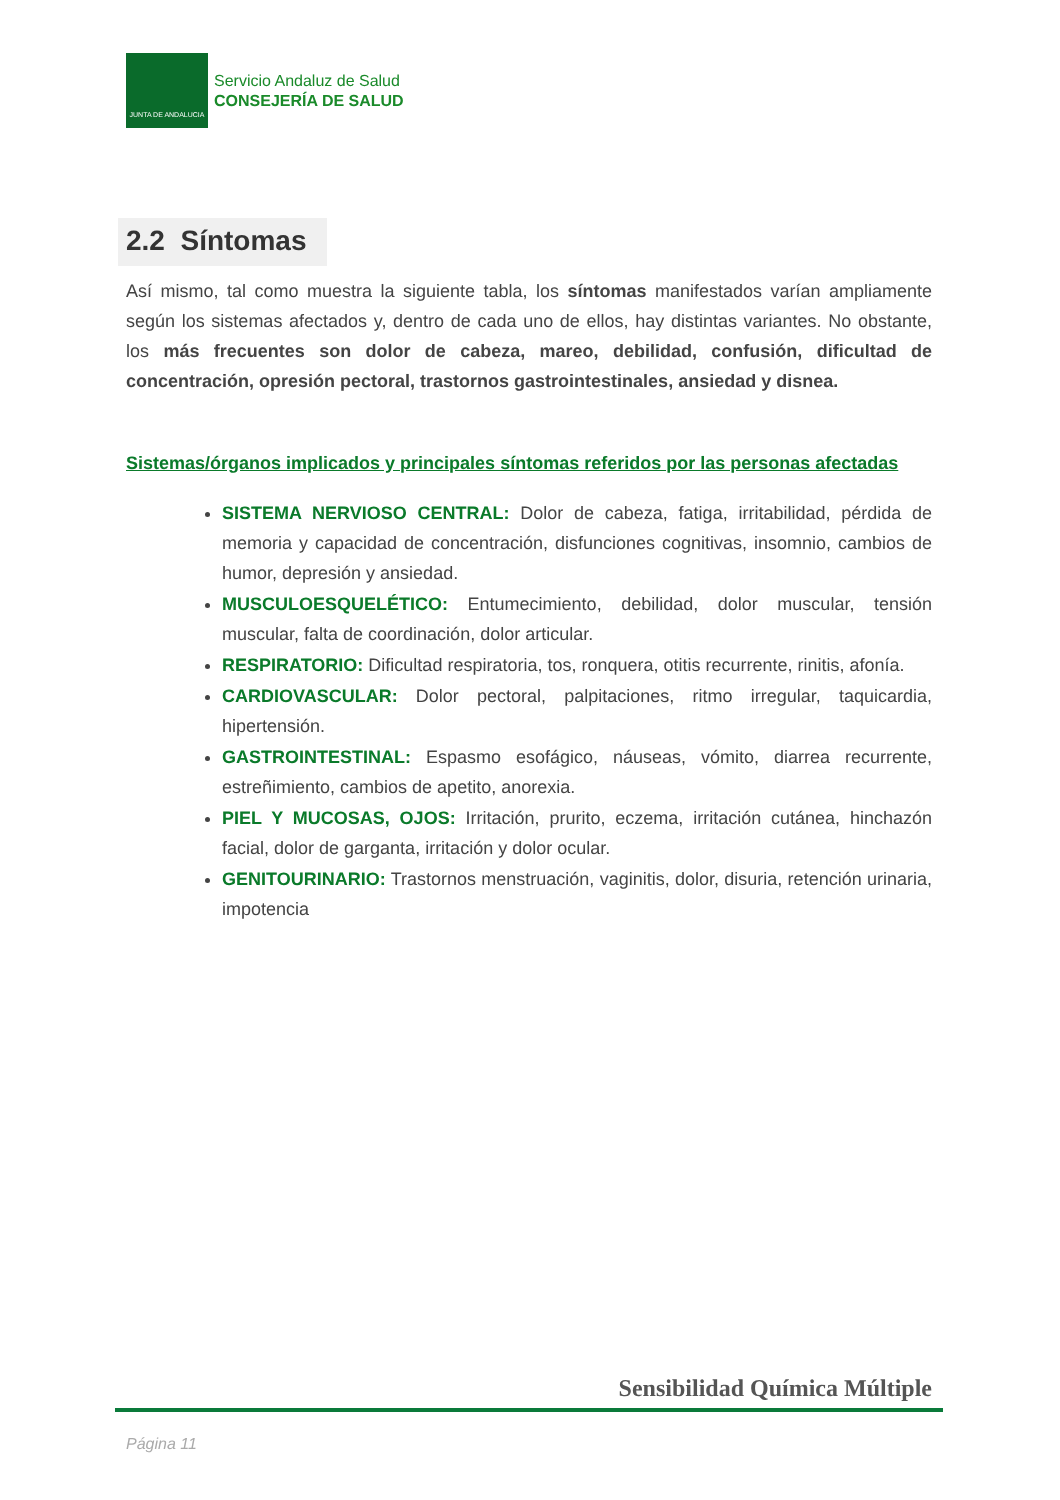JUNTA DE ANDALUCIA
Servicio Andaluz de Salud
CONSEJERÍA DE SALUD
2.2 Síntomas
Así mismo, tal como muestra la siguiente tabla, los síntomas manifestados varían ampliamente según los sistemas afectados y, dentro de cada uno de ellos, hay distintas variantes. No obstante, los más frecuentes son dolor de cabeza, mareo, debilidad, confusión, dificultad de concentración, opresión pectoral, trastornos gastrointestinales, ansiedad y disnea.
Sistemas/órganos implicados y principales síntomas referidos por las personas afectadas
SISTEMA NERVIOSO CENTRAL: Dolor de cabeza, fatiga, irritabilidad, pérdida de memoria y capacidad de concentración, disfunciones cognitivas, insomnio, cambios de humor, depresión y ansiedad.
MUSCULOESQUELÉTICO: Entumecimiento, debilidad, dolor muscular, tensión muscular, falta de coordinación, dolor articular.
RESPIRATORIO: Dificultad respiratoria, tos, ronquera, otitis recurrente, rinitis, afonía.
CARDIOVASCULAR: Dolor pectoral, palpitaciones, ritmo irregular, taquicardia, hipertensión.
GASTROINTESTINAL: Espasmo esofágico, náuseas, vómito, diarrea recurrente, estreñimiento, cambios de apetito, anorexia.
PIEL Y MUCOSAS, OJOS: Irritación, prurito, eczema, irritación cutánea, hinchazón facial, dolor de garganta, irritación y dolor ocular.
GENITOURINARIO: Trastornos menstruación, vaginitis, dolor, disuria, retención urinaria, impotencia
Sensibilidad Química Múltiple
Página 11